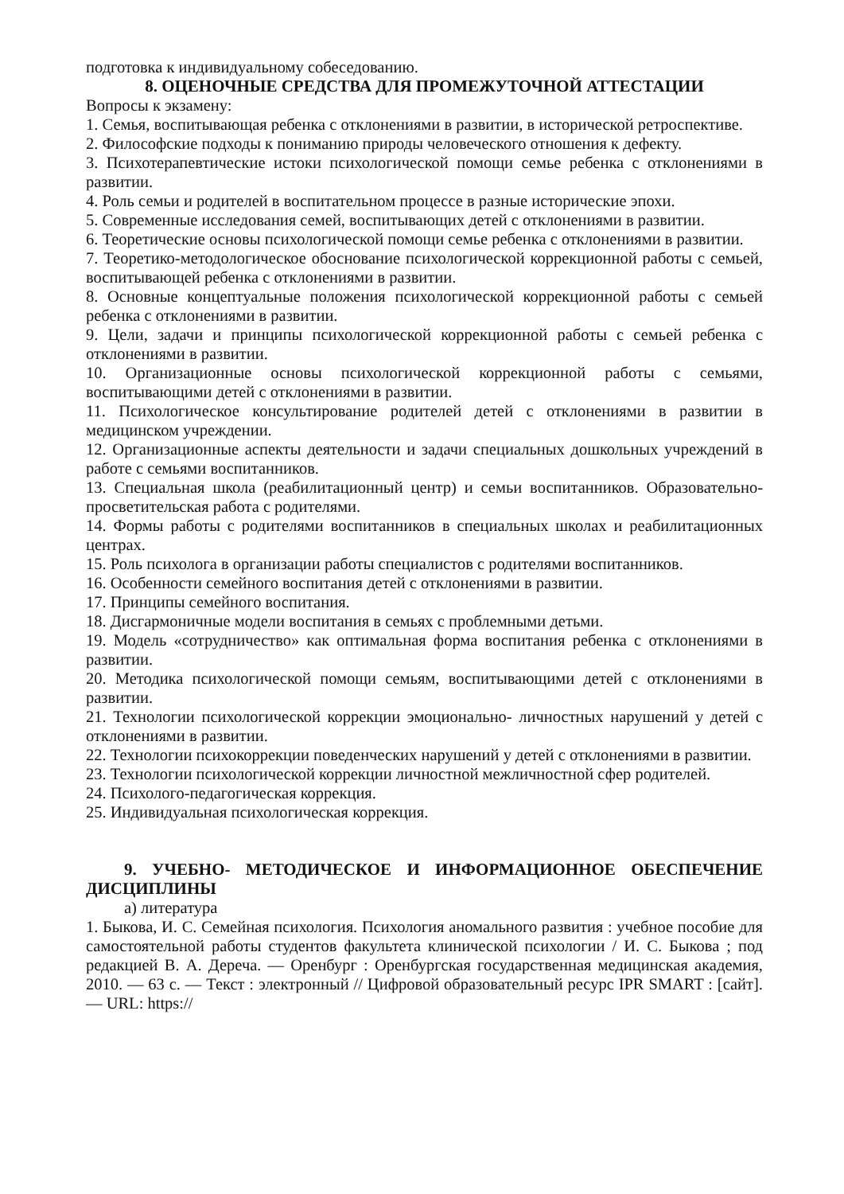подготовка к индивидуальному собеседованию.
8. ОЦЕНОЧНЫЕ СРЕДСТВА ДЛЯ ПРОМЕЖУТОЧНОЙ АТТЕСТАЦИИ
Вопросы к экзамену:
1. Семья, воспитывающая ребенка с отклонениями в развитии, в исторической ретроспективе.
2. Философские подходы к пониманию природы человеческого отношения к дефекту.
3. Психотерапевтические истоки психологической помощи семье ребенка с отклонениями в развитии.
4. Роль семьи и родителей в воспитательном процессе в разные исторические эпохи.
5. Современные исследования семей, воспитывающих детей с отклонениями в развитии.
6. Теоретические основы психологической помощи семье ребенка с отклонениями в развитии.
7. Теоретико-методологическое обоснование психологической коррекционной работы с семьей, воспитывающей ребенка с отклонениями в развитии.
8. Основные концептуальные положения психологической коррекционной работы с семьей ребенка с отклонениями в развитии.
9. Цели, задачи и принципы психологической коррекционной работы с семьей ребенка с отклонениями в развитии.
10. Организационные основы психологической коррекционной работы с семьями, воспитывающими детей с отклонениями в развитии.
11. Психологическое консультирование родителей детей с отклонениями в развитии в медицинском учреждении.
12. Организационные аспекты деятельности и задачи специальных дошкольных учреждений в работе с семьями воспитанников.
13. Специальная школа (реабилитационный центр) и семьи воспитанников. Образовательно-просветительская работа с родителями.
14. Формы работы с родителями воспитанников в специальных школах и реабилитационных центрах.
15. Роль психолога в организации работы специалистов с родителями воспитанников.
16. Особенности семейного воспитания детей с отклонениями в развитии.
17. Принципы семейного воспитания.
18. Дисгармоничные модели воспитания в семьях с проблемными детьми.
19. Модель «сотрудничество» как оптимальная форма воспитания ребенка с отклонениями в развитии.
20. Методика психологической помощи семьям, воспитывающими детей с отклонениями в развитии.
21. Технологии психологической коррекции эмоционально- личностных нарушений у детей с отклонениями в развитии.
22. Технологии психокоррекции поведенческих нарушений у детей с отклонениями в развитии.
23. Технологии психологической коррекции личностной межличностной сфер родителей.
24. Психолого-педагогическая коррекция.
25. Индивидуальная психологическая коррекция.
9. УЧЕБНО- МЕТОДИЧЕСКОЕ И ИНФОРМАЦИОННОЕ ОБЕСПЕЧЕНИЕ ДИСЦИПЛИНЫ
а) литература
1. Быкова, И. С. Семейная психология. Психология аномального развития : учебное пособие для самостоятельной работы студентов факультета клинической психологии / И. С. Быкова ; под редакцией В. А. Дереча. — Оренбург : Оренбургская государственная медицинская академия, 2010. — 63 c. — Текст : электронный // Цифровой образовательный ресурс IPR SMART : [сайт]. — URL: https://